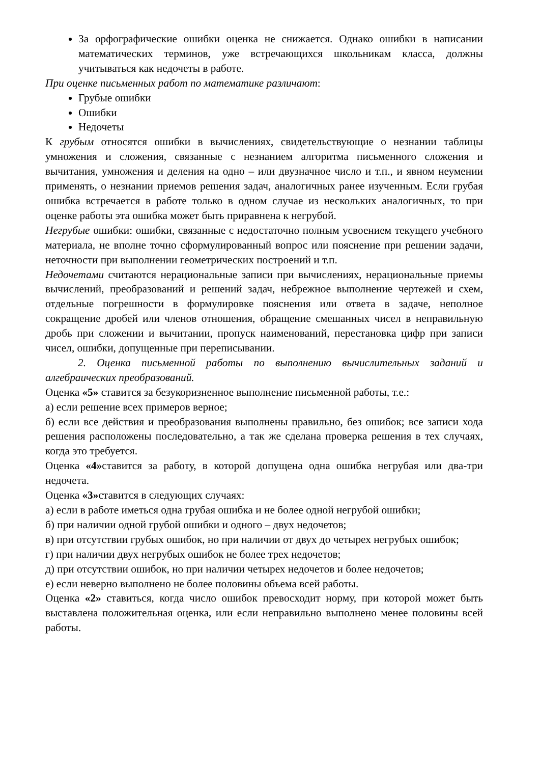За орфографические ошибки оценка не снижается. Однако ошибки в написании математических терминов, уже встречающихся школьникам класса, должны учитываться как недочеты в работе.
При оценке письменных работ по математике различают:
Грубые ошибки
Ошибки
Недочеты
К грубым относятся ошибки в вычислениях, свидетельствующие о незнании таблицы умножения и сложения, связанные с незнанием алгоритма письменного сложения и вычитания, умножения и деления на одно – или двузначное число и т.п., и явном неумении применять, о незнании приемов решения задач, аналогичных ранее изученным. Если грубая ошибка встречается в работе только в одном случае из нескольких аналогичных, то при оценке работы эта ошибка может быть приравнена к негрубой.
Негрубые ошибки: ошибки, связанные с недостаточно полным усвоением текущего учебного материала, не вполне точно сформулированный вопрос или пояснение при решении задачи, неточности при выполнении геометрических построений и т.п.
Недочетами считаются нерациональные записи при вычислениях, нерациональные приемы вычислений, преобразований и решений задач, небрежное выполнение чертежей и схем, отдельные погрешности в формулировке пояснения или ответа в задаче, неполное сокращение дробей или членов отношения, обращение смешанных чисел в неправильную дробь при сложении и вычитании, пропуск наименований, перестановка цифр при записи чисел, ошибки, допущенные при переписывании.
2. Оценка письменной работы по выполнению вычислительных заданий и алгебраических преобразований.
Оценка «5» ставится за безукоризненное выполнение письменной работы, т.е.:
а) если решение всех примеров верное;
б) если все действия и преобразования выполнены правильно, без ошибок; все записи хода решения расположены последовательно, а так же сделана проверка решения в тех случаях, когда это требуется.
Оценка «4»ставится за работу, в которой допущена одна ошибка негрубая или два-три недочета.
Оценка «3»ставится в следующих случаях:
а) если в работе иметься одна грубая ошибка и не более одной негрубой ошибки;
б) при наличии одной грубой ошибки и одного – двух недочетов;
в) при отсутствии грубых ошибок, но при наличии от двух до четырех негрубых ошибок;
г) при наличии двух негрубых ошибок не более трех недочетов;
д) при отсутствии ошибок, но при наличии четырех недочетов и более недочетов;
е) если неверно выполнено не более половины объема всей работы.
Оценка «2» ставиться, когда число ошибок превосходит норму, при которой может быть выставлена положительная оценка, или если неправильно выполнено менее половины всей работы.